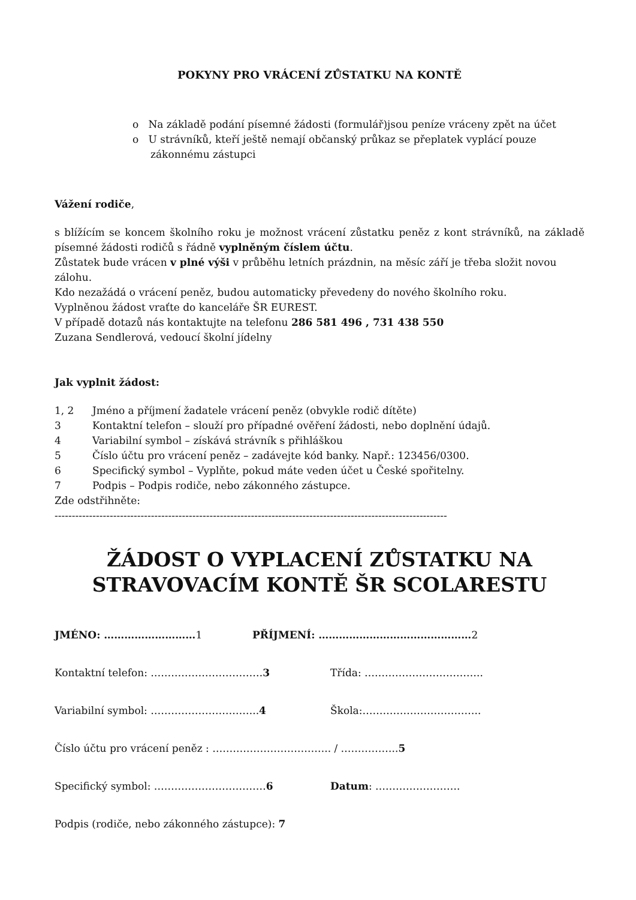POKYNY PRO VRÁCENÍ ZŮSTATKU NA KONTĚ
o Na základě podání písemné žádosti (formulář)jsou peníze vráceny zpět na účet
o U strávníků, kteří ještě nemají občanský průkaz se přeplatek vyplácí pouze zákonnému zástupci
Vážení rodiče,
s blížícím se koncem školního roku je možnost vrácení zůstatku peněz z kont strávníků, na základě písemné žádosti rodičů s řádně vyplněným číslem účtu.
Zůstatek bude vrácen v plné výši v průběhu letních prázdnin, na měsíc září je třeba složit novou zálohu.
Kdo nezažádá o vrácení peněz, budou automaticky převedeny do nového školního roku.
Vyplněnou žádost vraťte do kanceláře ŠR EUREST.
V případě dotazů nás kontaktujte na telefonu 286 581 496 , 731 438 550
Zuzana Sendlerová, vedoucí školní jídelny
Jak vyplnit žádost:
1, 2 Jméno a příjmení žadatele vrácení peněz (obvykle rodič dítěte)
3 Kontaktní telefon – slouží pro případné ověření žádosti, nebo doplnění údajů.
4 Variabilní symbol – získává strávník s přihláškou
5 Číslo účtu pro vrácení peněz – zadávejte kód banky. Např.: 123456/0300.
6 Specifický symbol – Vyplňte, pokud máte veden účet u České spořitelny.
7 Podpis – Podpis rodiče, nebo zákonného zástupce.
Zde odstřihněte:
------------------------------------------------------------------------------------------------------------------
ŽÁDOST O VYPLACENÍ ZŮSTATKU NA STRAVOVACÍM KONTĚ ŠR SCOLARESTU
JMÉNO: ………………………1 PŘÍJMENÍ: ………………………………………2
Kontaktní telefon: ……………………………3 Třída: ……………………………..
Variabilní symbol: …………………………..4 Škola:……………………………..
Číslo účtu pro vrácení peněz : …………………………….. / ……………..5
Specifický symbol: ……………………………6 Datum: …………………….
Podpis (rodiče, nebo zákonného zástupce): 7